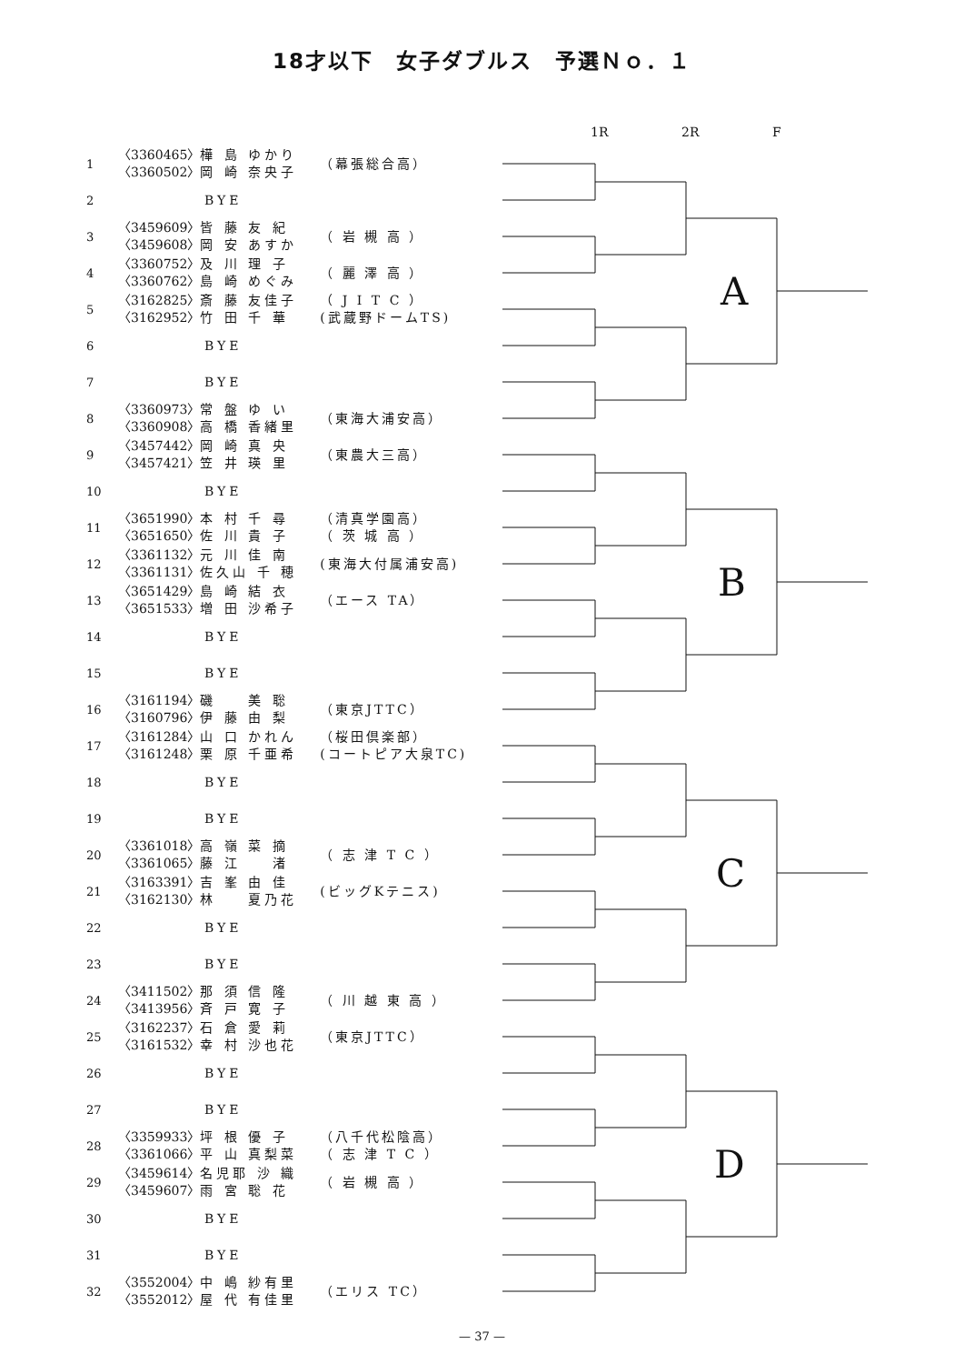18才以下　女子ダブルス　予選Ｎｏ．１
| 1 | 〈3360465〉 〈3360502〉 | 樺 島 ゆかり 岡 崎 奈央子 | （幕張総合高） |
| 2 | BYE | | |
| 3 | 〈3459609〉 〈3459608〉 | 皆 藤 友 紀 岡 安 あすか | （ 岩 槻 高 ） |
| 4 | 〈3360752〉 〈3360762〉 | 及 川 理 子 島 崎 めぐみ | （ 麗 澤 高 ） |
| 5 | 〈3162825〉 〈3162952〉 | 斎 藤 友佳子 竹 田 千 華 | （ J I T C ） (武蔵野ドームTS) |
| 6 | BYE | | |
| 7 | BYE | | |
| 8 | 〈3360973〉 〈3360908〉 | 常 盤 ゆ い 高 橋 香緒里 | （東海大浦安高） |
| 9 | 〈3457442〉 〈3457421〉 | 岡 崎 真 央 笠 井 瑛 里 | （東農大三高） |
| 10 | BYE | | |
| 11 | 〈3651990〉 〈3651650〉 | 本 村 千 尋 佐 川 貴 子 | （清真学園高） （ 茨 城 高 ） |
| 12 | 〈3361132〉 〈3361131〉 | 元 川 佳 南 佐久山 千 穂 | (東海大付属浦安高) |
| 13 | 〈3651429〉 〈3651533〉 | 島 崎 結 衣 増 田 沙希子 | （エース TA） |
| 14 | BYE | | |
| 15 | BYE | | |
| 16 | 〈3161194〉 〈3160796〉 | 磯 美 聡 伊 藤 由 梨 | （東京JTTC） |
| 17 | 〈3161284〉 〈3161248〉 | 山 口 かれん 栗 原 千亜希 | （桜田倶楽部） (コートピア大泉TC) |
| 18 | BYE | | |
| 19 | BYE | | |
| 20 | 〈3361018〉 〈3361065〉 | 高 嶺 菜 摘 藤 江 渚 | （ 志 津 T C ） |
| 21 | 〈3163391〉 〈3162130〉 | 吉 峯 由 佳 林 夏乃花 | (ビッグKテニス) |
| 22 | BYE | | |
| 23 | BYE | | |
| 24 | 〈3411502〉 〈3413956〉 | 那 須 信 隆 斉 戸 寛 子 | （ 川 越 東 高 ） |
| 25 | 〈3162237〉 〈3161532〉 | 石 倉 愛 莉 幸 村 沙也花 | （東京JTTC） |
| 26 | BYE | | |
| 27 | BYE | | |
| 28 | 〈3359933〉 〈3361066〉 | 坪 根 優 子 平 山 真梨菜 | （八千代松陰高） （ 志 津 T C ） |
| 29 | 〈3459614〉 〈3459607〉 | 名児耶 沙 織 雨 宮 聡 花 | （ 岩 槻 高 ） |
| 30 | BYE | | |
| 31 | BYE | | |
| 32 | 〈3552004〉 〈3552012〉 | 中 嶋 紗有里 屋 代 有佳里 | （エリス TC） |
1R
2R
F
A
B
C
D
— 37 —